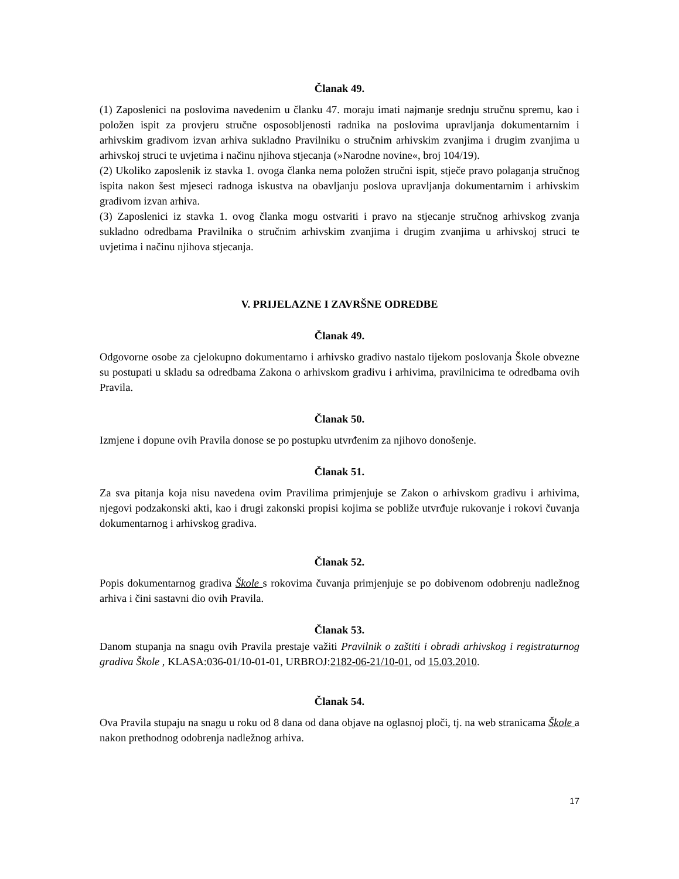Članak 49.
(1) Zaposlenici na poslovima navedenim u članku 47. moraju imati najmanje srednju stručnu spremu, kao i položen ispit za provjeru stručne osposobljenosti radnika na poslovima upravljanja dokumentarnim i arhivskim gradivom izvan arhiva sukladno Pravilniku o stručnim arhivskim zvanjima i drugim zvanjima u arhivskoj struci te uvjetima i načinu njihova stjecanja (»Narodne novine«, broj 104/19).
(2) Ukoliko zaposlenik iz stavka 1. ovoga članka nema položen stručni ispit, stječe pravo polaganja stručnog ispita nakon šest mjeseci radnoga iskustva na obavljanju poslova upravljanja dokumentarnim i arhivskim gradivom izvan arhiva.
(3) Zaposlenici iz stavka 1. ovog članka mogu ostvariti i pravo na stjecanje stručnog arhivskog zvanja sukladno odredbama Pravilnika o stručnim arhivskim zvanjima i drugim zvanjima u arhivskoj struci te uvjetima i načinu njihova stjecanja.
V. PRIJELAZNE I ZAVRŠNE ODREDBE
Članak 49.
Odgovorne osobe za cjelokupno dokumentarno i arhivsko gradivo nastalo tijekom poslovanja Škole obvezne su postupati u skladu sa odredbama Zakona o arhivskom gradivu i arhivima, pravilnicima te odredbama ovih Pravila.
Članak 50.
Izmjene i dopune ovih Pravila donose se po postupku utvrđenim za njihovo donošenje.
Članak 51.
Za sva pitanja koja nisu navedena ovim Pravilima primjenjuje se Zakon o arhivskom gradivu i arhivima, njegovi podzakonski akti, kao i drugi zakonski propisi kojima se pobliže utvrđuje rukovanje i rokovi čuvanja dokumentarnog i arhivskog gradiva.
Članak 52.
Popis dokumentarnog gradiva Škole s rokovima čuvanja primjenjuje se po dobivenom odobrenju nadležnog arhiva i čini sastavni dio ovih Pravila.
Članak 53.
Danom stupanja na snagu ovih Pravila prestaje važiti Pravilnik o zaštiti i obradi arhivskog i registraturnog gradiva Škole , KLASA:036-01/10-01-01, URBROJ:2182-06-21/10-01, od 15.03.2010.
Članak 54.
Ova Pravila stupaju na snagu u roku od 8 dana od dana objave na oglasnoj ploči, tj. na web stranicama Škole a nakon prethodnog odobrenja nadležnog arhiva.
17